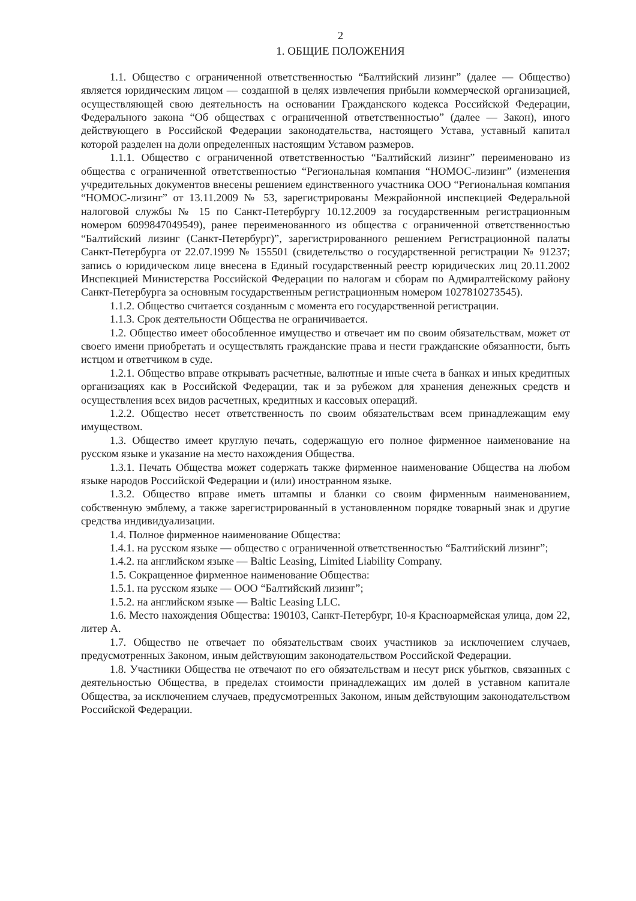2
1. ОБЩИЕ ПОЛОЖЕНИЯ
1.1. Общество с ограниченной ответственностью “Балтийский лизинг” (далее — Общество) является юридическим лицом — созданной в целях извлечения прибыли коммерческой организацией, осуществляющей свою деятельность на основании Гражданского кодекса Российской Федерации, Федерального закона “Об обществах с ограниченной ответственностью” (далее — Закон), иного действующего в Российской Федерации законодательства, настоящего Устава, уставный капитал которой разделен на доли определенных настоящим Уставом размеров.
1.1.1. Общество с ограниченной ответственностью “Балтийский лизинг” переименовано из общества с ограниченной ответственностью “Региональная компания “НОМОС-лизинг” (изменения учредительных документов внесены решением единственного участника ООО “Региональная компания “НОМОС-лизинг” от 13.11.2009 № 53, зарегистрированы Межрайонной инспекцией Федеральной налоговой службы № 15 по Санкт-Петербургу 10.12.2009 за государственным регистрационным номером 6099847049549), ранее переименованного из общества с ограниченной ответственностью “Балтийский лизинг (Санкт-Петербург)”, зарегистрированного решением Регистрационной палаты Санкт-Петербурга от 22.07.1999 № 155501 (свидетельство о государственной регистрации № 91237; запись о юридическом лице внесена в Единый государственный реестр юридических лиц 20.11.2002 Инспекцией Министерства Российской Федерации по налогам и сборам по Адмиралтейскому району Санкт-Петербурга за основным государственным регистрационным номером 1027810273545).
1.1.2. Общество считается созданным с момента его государственной регистрации.
1.1.3. Срок деятельности Общества не ограничивается.
1.2. Общество имеет обособленное имущество и отвечает им по своим обязательствам, может от своего имени приобретать и осуществлять гражданские права и нести гражданские обязанности, быть истцом и ответчиком в суде.
1.2.1. Общество вправе открывать расчетные, валютные и иные счета в банках и иных кредитных организациях как в Российской Федерации, так и за рубежом для хранения денежных средств и осуществления всех видов расчетных, кредитных и кассовых операций.
1.2.2. Общество несет ответственность по своим обязательствам всем принадлежащим ему имуществом.
1.3. Общество имеет круглую печать, содержащую его полное фирменное наименование на русском языке и указание на место нахождения Общества.
1.3.1. Печать Общества может содержать также фирменное наименование Общества на любом языке народов Российской Федерации и (или) иностранном языке.
1.3.2. Общество вправе иметь штампы и бланки со своим фирменным наименованием, собственную эмблему, а также зарегистрированный в установленном порядке товарный знак и другие средства индивидуализации.
1.4. Полное фирменное наименование Общества:
1.4.1. на русском языке — общество с ограниченной ответственностью “Балтийский лизинг”;
1.4.2. на английском языке — Baltic Leasing, Limited Liability Company.
1.5. Сокращенное фирменное наименование Общества:
1.5.1. на русском языке — ООО “Балтийский лизинг”;
1.5.2. на английском языке — Baltic Leasing LLC.
1.6. Место нахождения Общества: 190103, Санкт-Петербург, 10-я Красноармейская улица, дом 22, литер А.
1.7. Общество не отвечает по обязательствам своих участников за исключением случаев, предусмотренных Законом, иным действующим законодательством Российской Федерации.
1.8. Участники Общества не отвечают по его обязательствам и несут риск убытков, связанных с деятельностью Общества, в пределах стоимости принадлежащих им долей в уставном капитале Общества, за исключением случаев, предусмотренных Законом, иным действующим законодательством Российской Федерации.